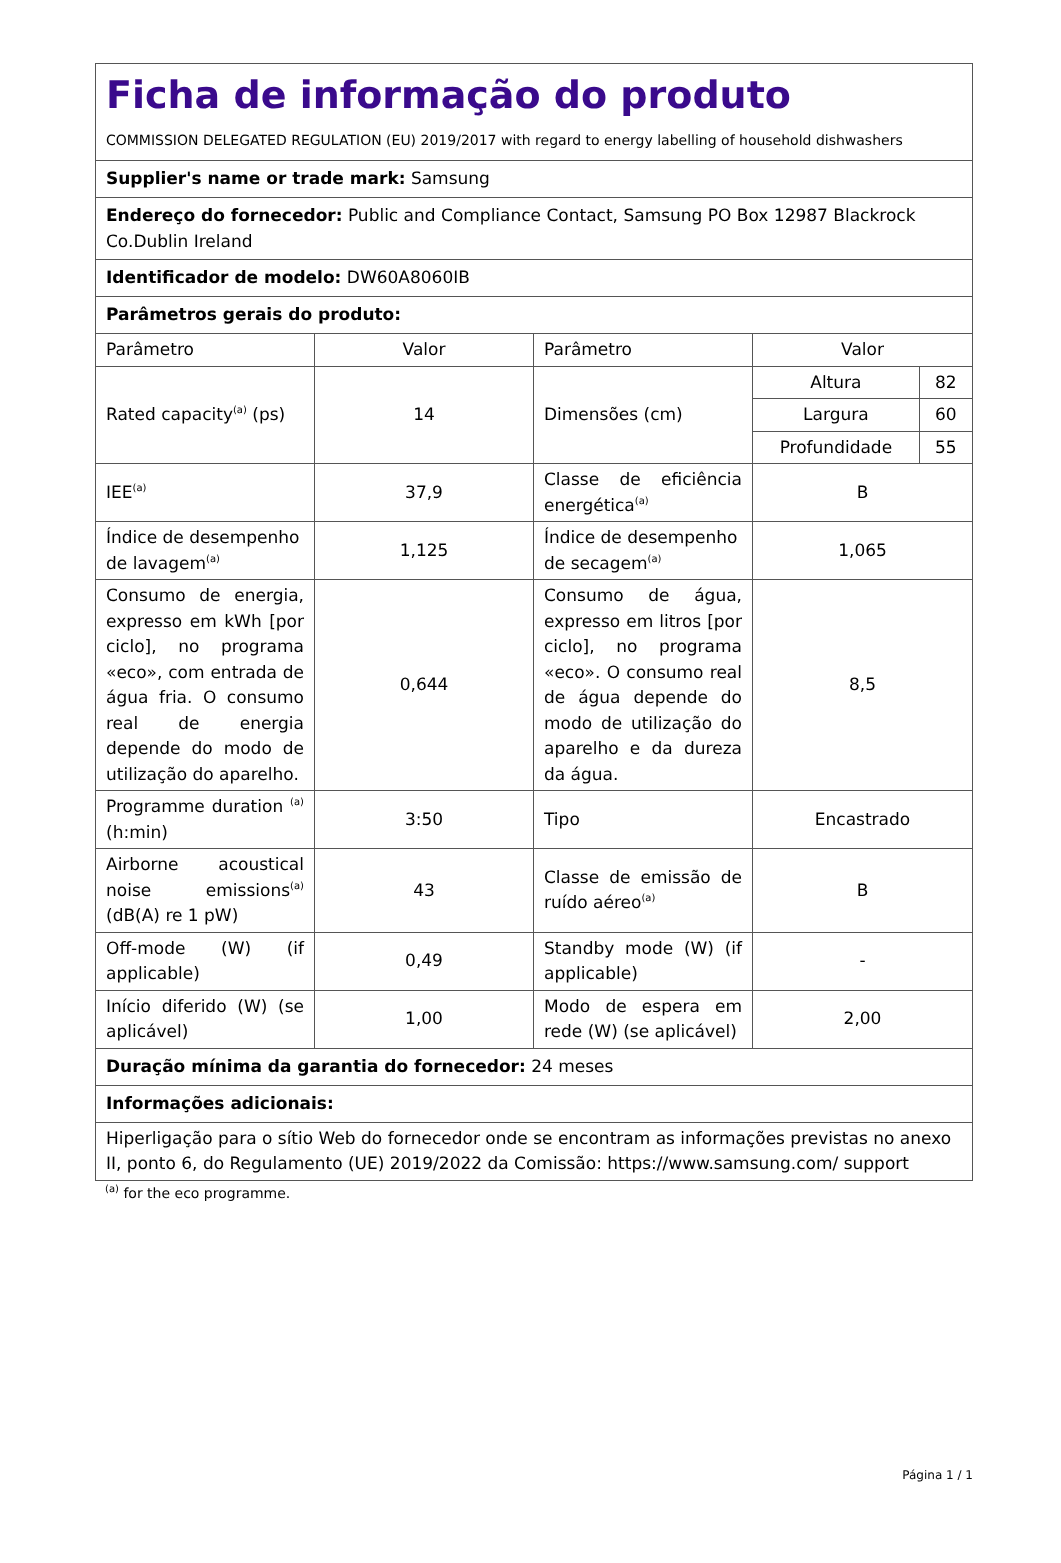| Ficha de informação do produto COMMISSION DELEGATED REGULATION (EU) 2019/2017 with regard to energy labelling of household dishwashers | | | | |
| Supplier's name or trade mark: Samsung | | | | |
| Endereço do fornecedor: Public and Compliance Contact, Samsung PO Box 12987 Blackrock Co.Dublin Ireland | | | | |
| Identificador de modelo: DW60A8060IB | | | | |
| Parâmetros gerais do produto: | | | | |
| Parâmetro | Valor | Parâmetro | Valor | |
| Rated capacity<sup>(a)</sup> (ps) | 14 | Dimensões (cm) | Altura | 82 |
| | | | Largura | 60 |
| | | | Profundidade | 55 |
| IEE<sup>(a)</sup> | 37,9 | Classe de eficiência energética<sup>(a)</sup> | B | |
| Índice de desempenho de lavagem<sup>(a)</sup> | 1,125 | Índice de desempenho de secagem<sup>(a)</sup> | 1,065 | |
| Consumo de energia, expresso em kWh [por ciclo], no programa «eco», com entrada de água fria. O consumo real de energia depende do modo de utilização do aparelho. | 0,644 | Consumo de água, expresso em litros [por ciclo], no programa «eco». O consumo real de água depende do modo de utilização do aparelho e da dureza da água. | 8,5 | |
| Programme duration <sup>(a)</sup> (h:min) | 3:50 | Tipo | Encastrado | |
| Airborne acoustical noise emissions<sup>(a)</sup> (dB(A) re 1 pW) | 43 | Classe de emissão de ruído aéreo<sup>(a)</sup> | B | |
| Off-mode (W) (if applicable) | 0,49 | Standby mode (W) (if applicable) | - | |
| Início diferido (W) (se aplicável) | 1,00 | Modo de espera em rede (W) (se aplicável) | 2,00 | |
| Duração mínima da garantia do fornecedor: 24 meses | | | | |
| Informações adicionais: | | | | |
| Hiperligação para o sítio Web do fornecedor onde se encontram as informações previstas no anexo II, ponto 6, do Regulamento (UE) 2019/2022 da Comissão: https://www.samsung.com/ support | | | | |
<sup>(a)</sup> for the eco programme.
Página 1 / 1